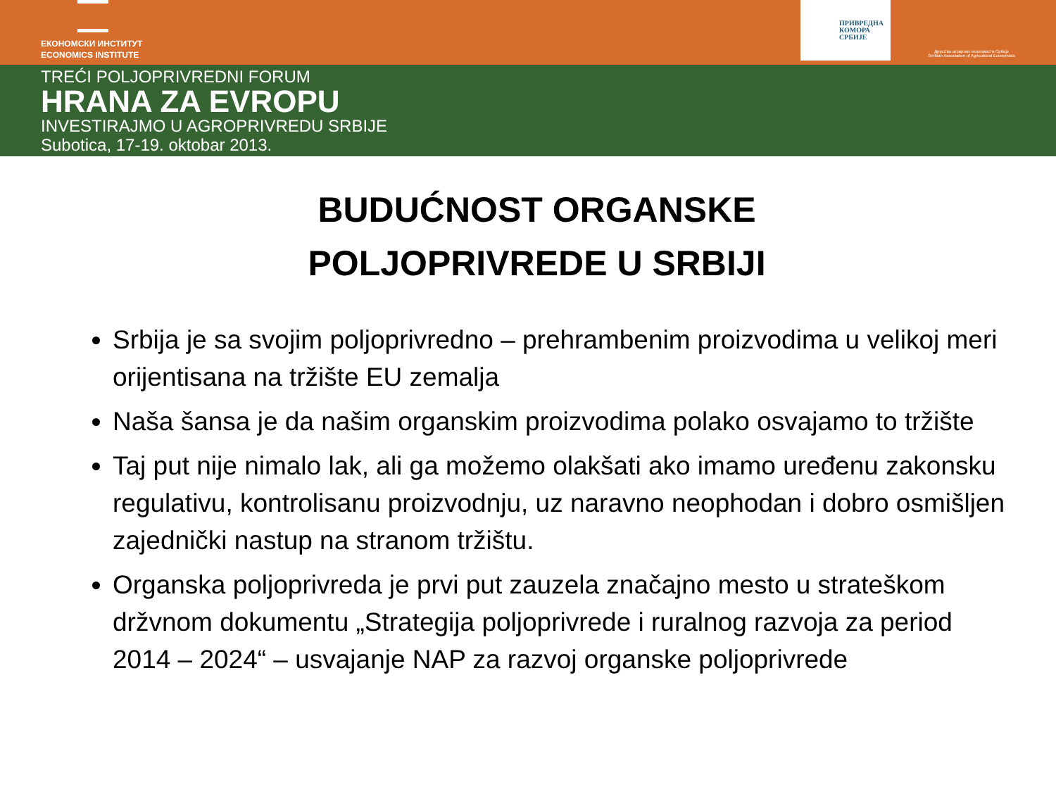ЕКОНОМСКИ ИНСТИТУТ
ECONOMICS INSTITUTE
ПРИВРЕДНА
КОМОРА
СРБИЈЕ
Друштво аграрних економиста Србије
Serbian Association of Agricultural Economists
TREĆI POLJOPRIVREDNI FORUM
HRANA ZA EVROPU
INVESTIRAJMO U AGROPRIVREDU SRBIJE
Subotica, 17-19. oktobar 2013.
BUDUĆNOST ORGANSKE
POLJOPRIVREDE U SRBIJI
Srbija je sa svojim poljoprivredno – prehrambenim proizvodima u velikoj meri orijentisana na tržište EU zemalja
Naša šansa je da našim organskim proizvodima polako osvajamo to tržište
Taj put nije nimalo lak, ali ga možemo olakšati ako imamo uređenu zakonsku regulativu, kontrolisanu proizvodnju, uz naravno neophodan i dobro osmišljen zajednički nastup na stranom tržištu.
Organska poljoprivreda je prvi put zauzela značajno mesto u strateškom držvnom dokumentu „Strategija poljoprivrede i ruralnog razvoja za period 2014 – 2024“ – usvajanje NAP za razvoj organske poljoprivrede